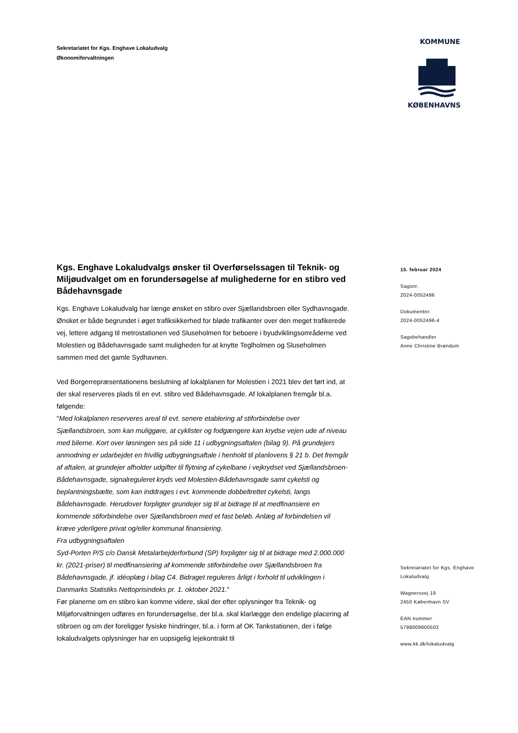Sekretariatet for Kgs. Enghave Lokaludvalg
Økonomiforvaltningen
KOMMUNE
KØBENHAVNS
15. februar 2024
Sagsnr.
2024-0052496
Dokumentnr.
2024-0052496-4
Sagsbehandler
Anne Christine Brøndum
Kgs. Enghave Lokaludvalgs ønsker til Overførselssagen til Teknik- og Miljøudvalget om en forundersøgelse af mulighederne for en stibro ved Bådehavnsgade
Kgs. Enghave Lokaludvalg har længe ønsket en stibro over Sjællandsbroen eller Sydhavnsgade. Ønsket er både begrundet i øget trafiksikkerhed for bløde trafikanter over den meget trafikerede vej, lettere adgang til metrostationen ved Sluseholmen for beboere i byudviklingsområderne ved Molestien og Bådehavnsgade samt muligheden for at knytte Teglholmen og Sluseholmen sammen med det gamle Sydhavnen.
Ved Borgerrepræsentationens beslutning af lokalplanen for Molestien i 2021 blev det ført ind, at der skal reserveres plads til en evt. stibro ved Bådehavnsgade. Af lokalplanen fremgår bl.a. følgende:
"Med lokalplanen reserveres areal til evt. senere etablering af stiforbindelse over Sjællandsbroen, som kan muliggøre, at cyklister og fodgængere kan krydse vejen ude af niveau med bilerne. Kort over løsningen ses på side 11 i udbygningsaftalen (bilag 9). På grundejers anmodning er udarbejdet en frivillig udbygningsaftale i henhold til planlovens § 21 b. Det fremgår af aftalen, at grundejer afholder udgifter til flytning af cykelbane i vejkrydset ved Sjællandsbroen-Bådehavnsgade, signalreguleret kryds ved Molestien-Bådehavnsgade samt cykelsti og beplantningsbælte, som kan inddrages i evt. kommende dobbeltrettet cykelsti, langs Bådehavnsgade. Herudover forpligter grundejer sig til at bidrage til at medfinansiere en kommende stiforbindelse over Sjællandsbroen med et fast beløb. Anlæg af forbindelsen vil kræve yderligere privat og/eller kommunal finansiering.
Fra udbygningsaftalen
Syd-Porten P/S c/o Dansk Metalarbejderforbund (SP) forpligter sig til at bidrage med 2.000.000 kr. (2021-priser) til medfinansiering af kommende stiforbindelse over Sjællandsbroen fra Bådehavnsgade, jf. idéoplæg i bilag C4. Bidraget reguleres årligt i forhold til udviklingen i Danmarks Statistiks Nettoprisindeks pr. 1. oktober 2021."
Før planerne om en stibro kan komme videre, skal der efter oplysninger fra Teknik- og Miljøforvaltningen udføres en forundersøgelse, der bl.a. skal klarlægge den endelige placering af stibroen og om der foreligger fysiske hindringer, bl.a. i form af OK Tankstationen, der i følge lokaludvalgets oplysninger har en uopsigelig lejekontrakt til
Sekretariatet for Kgs. Enghave
Lokaludvalg
Wagnersvej 19
2450 København SV
EAN nummer
5798009800503
www.kk.dk/lokaludvalg